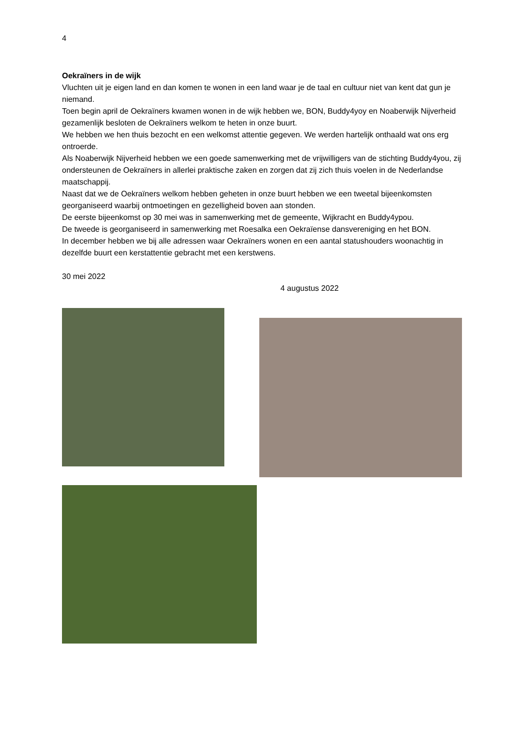4
Oekraïners in de wijk
Vluchten uit je eigen land en dan komen te wonen in een land waar je de taal en cultuur niet van kent dat gun je niemand.
Toen begin april de Oekraïners kwamen wonen in de wijk hebben we, BON, Buddy4yoy en Noaberwijk Nijverheid gezamenlijk besloten de Oekraïners welkom te heten in onze buurt.
We hebben we hen thuis bezocht en een welkomst attentie gegeven. We werden hartelijk onthaald wat ons erg ontroerde.
Als Noaberwijk Nijverheid hebben we een goede samenwerking met de vrijwilligers van de stichting Buddy4you, zij ondersteunen de Oekraïners in allerlei praktische zaken en zorgen dat zij zich thuis voelen in de Nederlandse maatschappij.
Naast dat we de Oekraïners welkom hebben geheten in onze buurt hebben we een tweetal bijeenkomsten georganiseerd waarbij ontmoetingen en gezelligheid boven aan stonden.
De eerste bijeenkomst op 30 mei was in samenwerking met de gemeente, Wijkracht en Buddy4ypou.
De tweede is georganiseerd in samenwerking met Roesalka een Oekraïense dansvereniging en het BON.
In december hebben we bij alle adressen waar Oekraïners wonen en een aantal statushouders woonachtig in dezelfde buurt een kerstattentie gebracht met een kerstwens.
30 mei 2022
4 augustus 2022